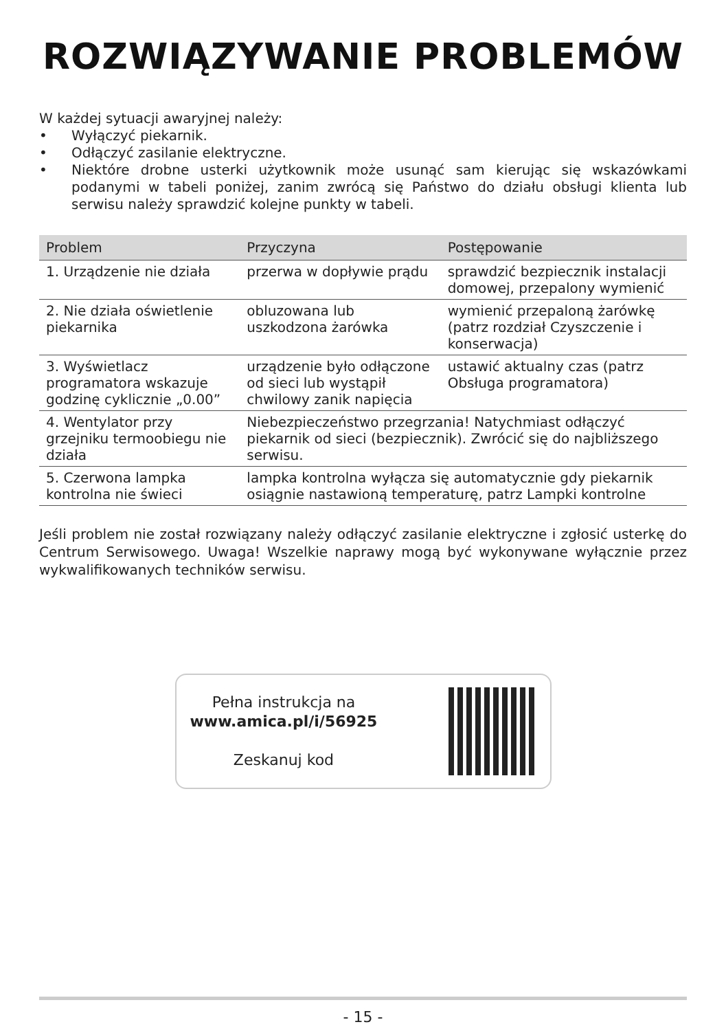ROZWIĄZYWANIE PROBLEMÓW
W każdej sytuacji awaryjnej należy:
• Wyłączyć piekarnik.
• Odłączyć zasilanie elektryczne.
• Niektóre drobne usterki użytkownik może usunąć sam kierując się wskazówkami podanymi w tabeli poniżej, zanim zwrócą się Państwo do działu obsługi klienta lub serwisu należy sprawdzić kolejne punkty w tabeli.
| Problem | Przyczyna | Postępowanie |
| --- | --- | --- |
| 1. Urządzenie nie działa | przerwa w dopływie prądu | sprawdzić bezpiecznik instalacji domowej, przepalony wymienić |
| 2. Nie działa oświetlenie piekarnika | obluzowana lub uszkodzona żarówka | wymienić przepaloną żarówkę (patrz rozdział Czyszczenie i konserwacja) |
| 3. Wyświetlacz programatora wskazuje godzinę cyklicznie „0.00” | urządzenie było odłączone od sieci lub wystąpił chwilowy zanik napięcia | ustawić aktualny czas (patrz Obsługa programatora) |
| 4. Wentylator przy grzejniku termoobiegu nie działa | Niebezpieczeństwo przegrzania! Natychmiast odłączyć piekarnik od sieci (bezpiecznik). Zwrócić się do najbliższego serwisu. | |
| 5. Czerwona lampka kontrolna nie świeci | lampka kontrolna wyłącza się automatycznie gdy piekarnik osiągnie nastawioną temperaturę, patrz Lampki kontrolne | |
Jeśli problem nie został rozwiązany należy odłączyć zasilanie elektryczne i zgłosić usterkę do Centrum Serwisowego. Uwaga! Wszelkie naprawy mogą być wykonywane wyłącznie przez wykwalifikowanych techników serwisu.
Pełna instrukcja na
www.amica.pl/i/56925
Zeskanuj kod
- 15 -